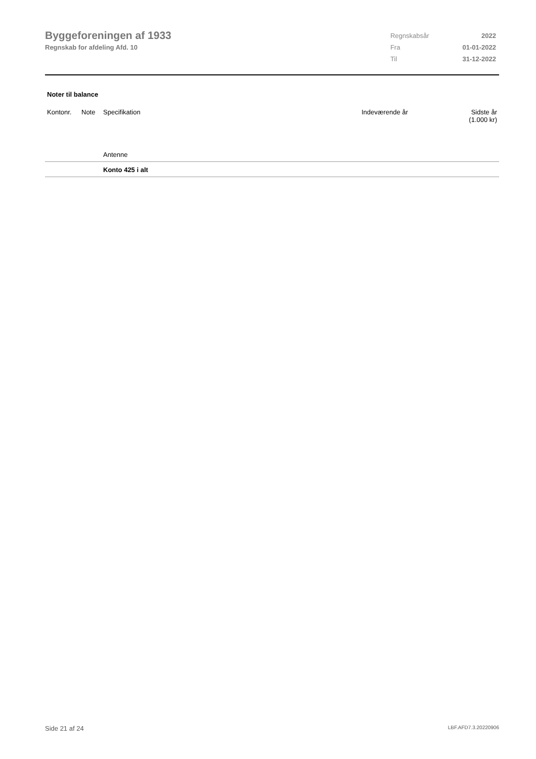Byggeforeningen af 1933
Regnskab for afdeling Afd. 10
| Regnskabsår | 2022 |
| Fra | 01-01-2022 |
| Til | 31-12-2022 |
Noter til balance
| Kontonr. | Note | Specifikation | Indeværende år | Sidste år (1.000 kr) |
| --- | --- | --- | --- | --- |
| | | Antenne | | |
| | | Konto 425 i alt | | |
Side 21 af 24 LBF.AFD7.3.20220906